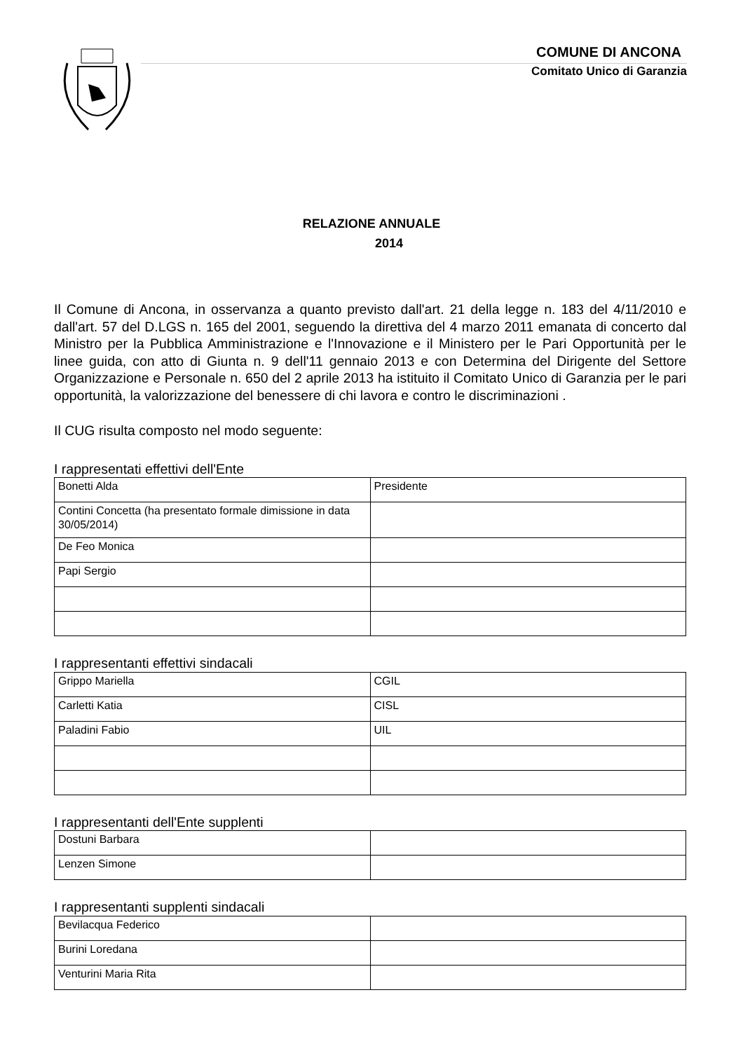COMUNE DI ANCONA
Comitato Unico di Garanzia
RELAZIONE ANNUALE
2014
Il Comune di Ancona, in osservanza a quanto previsto dall'art. 21 della legge n. 183 del 4/11/2010 e dall'art. 57 del D.LGS n. 165 del 2001, seguendo la direttiva del 4 marzo 2011 emanata di concerto dal Ministro per la Pubblica Amministrazione e l'Innovazione e il Ministero per le Pari Opportunità per le linee guida, con atto di Giunta n. 9 dell'11 gennaio 2013 e con Determina del Dirigente del Settore Organizzazione e Personale n. 650 del 2 aprile 2013 ha istituito il Comitato Unico di Garanzia per le pari opportunità, la valorizzazione del benessere di chi lavora e contro le discriminazioni .
Il CUG risulta composto nel modo seguente:
I rappresentati effettivi dell'Ente
| Bonetti Alda | Presidente |
| Contini Concetta (ha presentato formale dimissione in data 30/05/2014) | |
| De Feo Monica | |
| Papi Sergio | |
I rappresentanti effettivi sindacali
| Grippo Mariella | CGIL |
| Carletti Katia | CISL |
| Paladini Fabio | UIL |
I rappresentanti dell'Ente supplenti
| Dostuni Barbara | |
| Lenzen Simone | |
I rappresentanti supplenti sindacali
| Bevilacqua Federico | |
| Burini Loredana | |
| Venturini Maria Rita | |